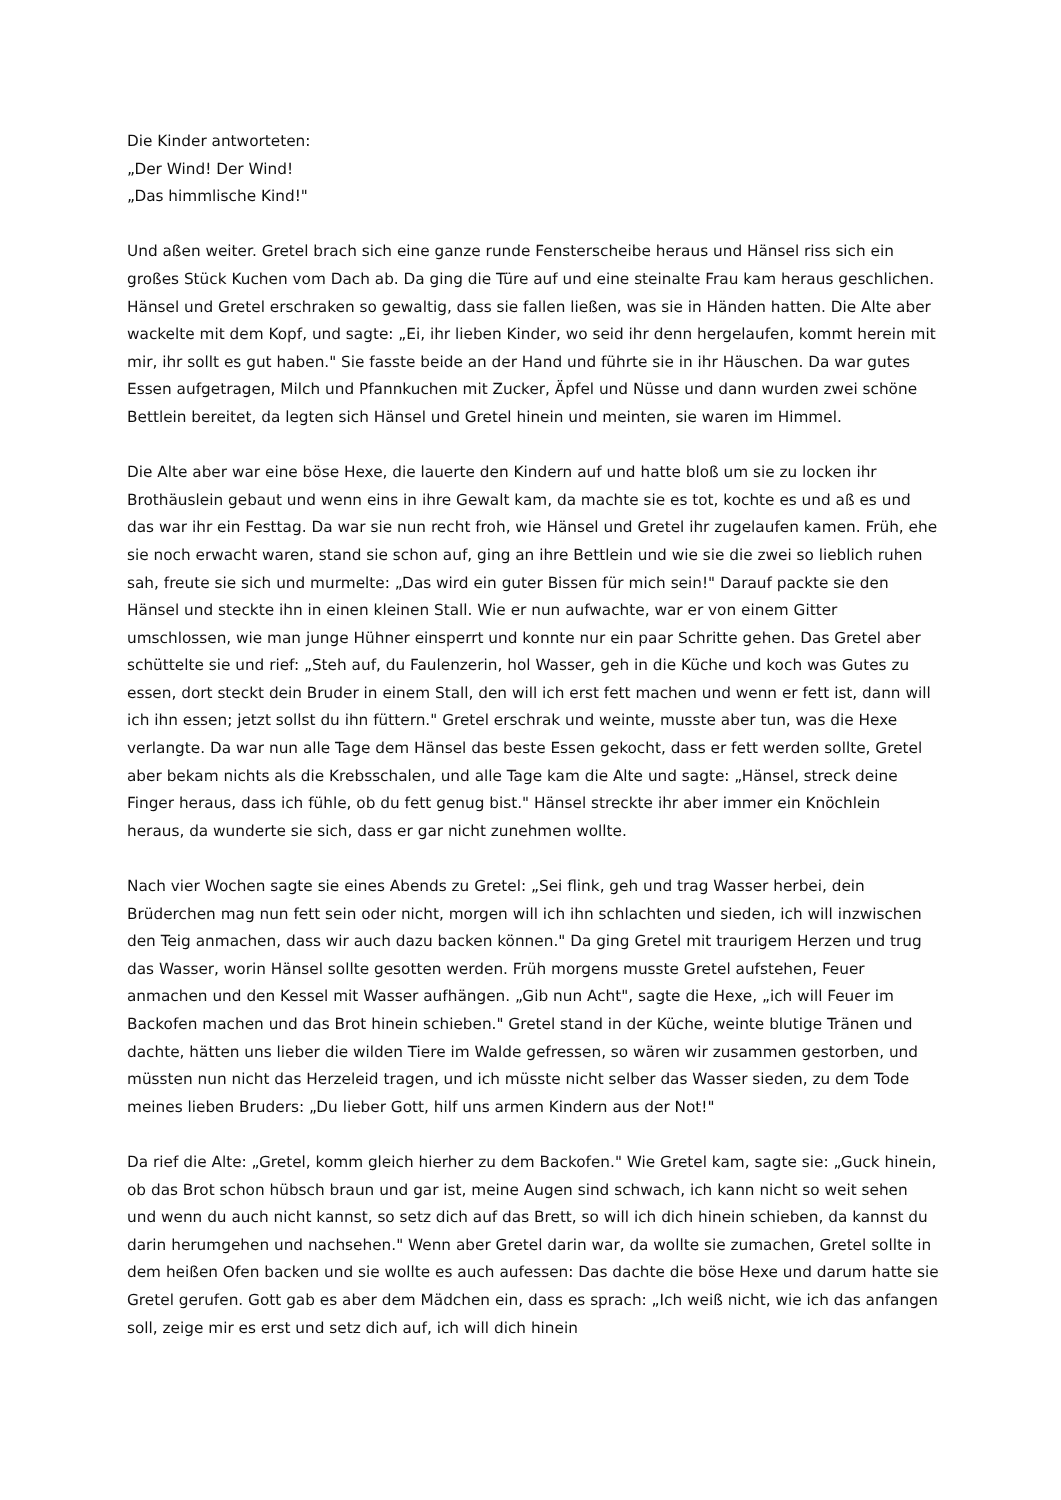Die Kinder antworteten:
„Der Wind! Der Wind!
„Das himmlische Kind!"
Und aßen weiter. Gretel brach sich eine ganze runde Fensterscheibe heraus und Hänsel riss sich ein großes Stück Kuchen vom Dach ab. Da ging die Türe auf und eine steinalte Frau kam heraus geschlichen. Hänsel und Gretel erschraken so gewaltig, dass sie fallen ließen, was sie in Händen hatten. Die Alte aber wackelte mit dem Kopf, und sagte: „Ei, ihr lieben Kinder, wo seid ihr denn hergelaufen, kommt herein mit mir, ihr sollt es gut haben." Sie fasste beide an der Hand und führte sie in ihr Häuschen. Da war gutes Essen aufgetragen, Milch und Pfannkuchen mit Zucker, Äpfel und Nüsse und dann wurden zwei schöne Bettlein bereitet, da legten sich Hänsel und Gretel hinein und meinten, sie waren im Himmel.
Die Alte aber war eine böse Hexe, die lauerte den Kindern auf und hatte bloß um sie zu locken ihr Brothäuslein gebaut und wenn eins in ihre Gewalt kam, da machte sie es tot, kochte es und aß es und das war ihr ein Festtag. Da war sie nun recht froh, wie Hänsel und Gretel ihr zugelaufen kamen. Früh, ehe sie noch erwacht waren, stand sie schon auf, ging an ihre Bettlein und wie sie die zwei so lieblich ruhen sah, freute sie sich und murmelte: „Das wird ein guter Bissen für mich sein!" Darauf packte sie den Hänsel und steckte ihn in einen kleinen Stall. Wie er nun aufwachte, war er von einem Gitter umschlossen, wie man junge Hühner einsperrt und konnte nur ein paar Schritte gehen. Das Gretel aber schüttelte sie und rief: „Steh auf, du Faulenzerin, hol Wasser, geh in die Küche und koch was Gutes zu essen, dort steckt dein Bruder in einem Stall, den will ich erst fett machen und wenn er fett ist, dann will ich ihn essen; jetzt sollst du ihn füttern." Gretel erschrak und weinte, musste aber tun, was die Hexe verlangte. Da war nun alle Tage dem Hänsel das beste Essen gekocht, dass er fett werden sollte, Gretel aber bekam nichts als die Krebsschalen, und alle Tage kam die Alte und sagte: „Hänsel, streck deine Finger heraus, dass ich fühle, ob du fett genug bist." Hänsel streckte ihr aber immer ein Knöchlein heraus, da wunderte sie sich, dass er gar nicht zunehmen wollte.
Nach vier Wochen sagte sie eines Abends zu Gretel: „Sei flink, geh und trag Wasser herbei, dein Brüderchen mag nun fett sein oder nicht, morgen will ich ihn schlachten und sieden, ich will inzwischen den Teig anmachen, dass wir auch dazu backen können." Da ging Gretel mit traurigem Herzen und trug das Wasser, worin Hänsel sollte gesotten werden. Früh morgens musste Gretel aufstehen, Feuer anmachen und den Kessel mit Wasser aufhängen. „Gib nun Acht", sagte die Hexe, „ich will Feuer im Backofen machen und das Brot hinein schieben." Gretel stand in der Küche, weinte blutige Tränen und dachte, hätten uns lieber die wilden Tiere im Walde gefressen, so wären wir zusammen gestorben, und müssten nun nicht das Herzeleid tragen, und ich müsste nicht selber das Wasser sieden, zu dem Tode meines lieben Bruders: „Du lieber Gott, hilf uns armen Kindern aus der Not!"
Da rief die Alte: „Gretel, komm gleich hierher zu dem Backofen." Wie Gretel kam, sagte sie: „Guck hinein, ob das Brot schon hübsch braun und gar ist, meine Augen sind schwach, ich kann nicht so weit sehen und wenn du auch nicht kannst, so setz dich auf das Brett, so will ich dich hinein schieben, da kannst du darin herumgehen und nachsehen." Wenn aber Gretel darin war, da wollte sie zumachen, Gretel sollte in dem heißen Ofen backen und sie wollte es auch aufessen: Das dachte die böse Hexe und darum hatte sie Gretel gerufen. Gott gab es aber dem Mädchen ein, dass es sprach: „Ich weiß nicht, wie ich das anfangen soll, zeige mir es erst und setz dich auf, ich will dich hinein